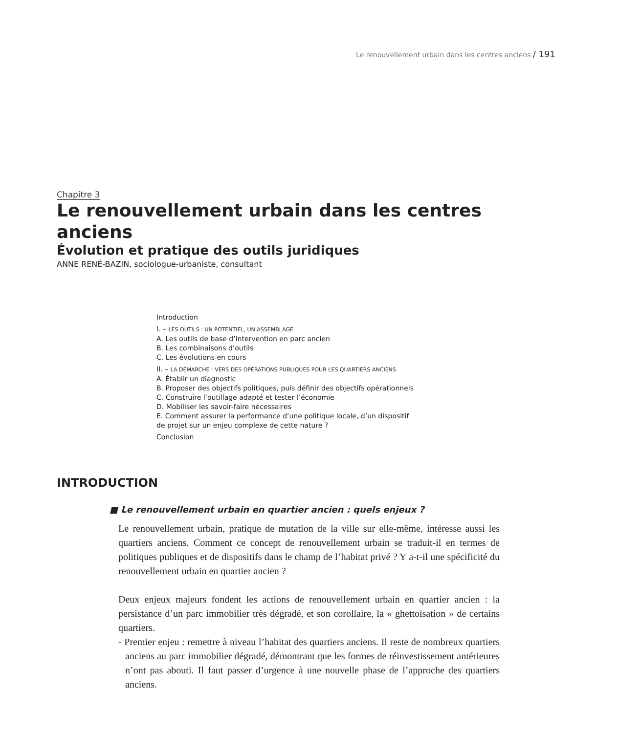Le renouvellement urbain dans les centres anciens / 191
Chapitre 3
Le renouvellement urbain dans les centres anciens
Évolution et pratique des outils juridiques
ANNE RENÉ-BAZIN, sociologue-urbaniste, consultant
Introduction
I. – LES OUTILS : UN POTENTIEL, UN ASSEMBLAGE
A. Les outils de base d’intervention en parc ancien
B. Les combinaisons d’outils
C. Les évolutions en cours
II. – LA DÉMARCHE : VERS DES OPÉRATIONS PUBLIQUES POUR LES QUARTIERS ANCIENS
A. Établir un diagnostic
B. Proposer des objectifs politiques, puis définir des objectifs opérationnels
C. Construire l’outillage adapté et tester l’économie
D. Mobiliser les savoir-faire nécessaires
E. Comment assurer la performance d’une politique locale, d’un dispositif
de projet sur un enjeu complexe de cette nature ?
Conclusion
INTRODUCTION
■ Le renouvellement urbain en quartier ancien : quels enjeux ?
Le renouvellement urbain, pratique de mutation de la ville sur elle-même, intéresse aussi les quartiers anciens. Comment ce concept de renouvellement urbain se traduit-il en termes de politiques publiques et de dispositifs dans le champ de l’habitat privé ? Y a-t-il une spécificité du renouvellement urbain en quartier ancien ?
Deux enjeux majeurs fondent les actions de renouvellement urbain en quartier ancien : la persistance d’un parc immobilier très dégradé, et son corollaire, la « ghettoïsation » de certains quartiers.
- Premier enjeu : remettre à niveau l’habitat des quartiers anciens. Il reste de nombreux quartiers anciens au parc immobilier dégradé, démontrant que les formes de réinvestissement antérieures n’ont pas abouti. Il faut passer d’urgence à une nouvelle phase de l’approche des quartiers anciens.